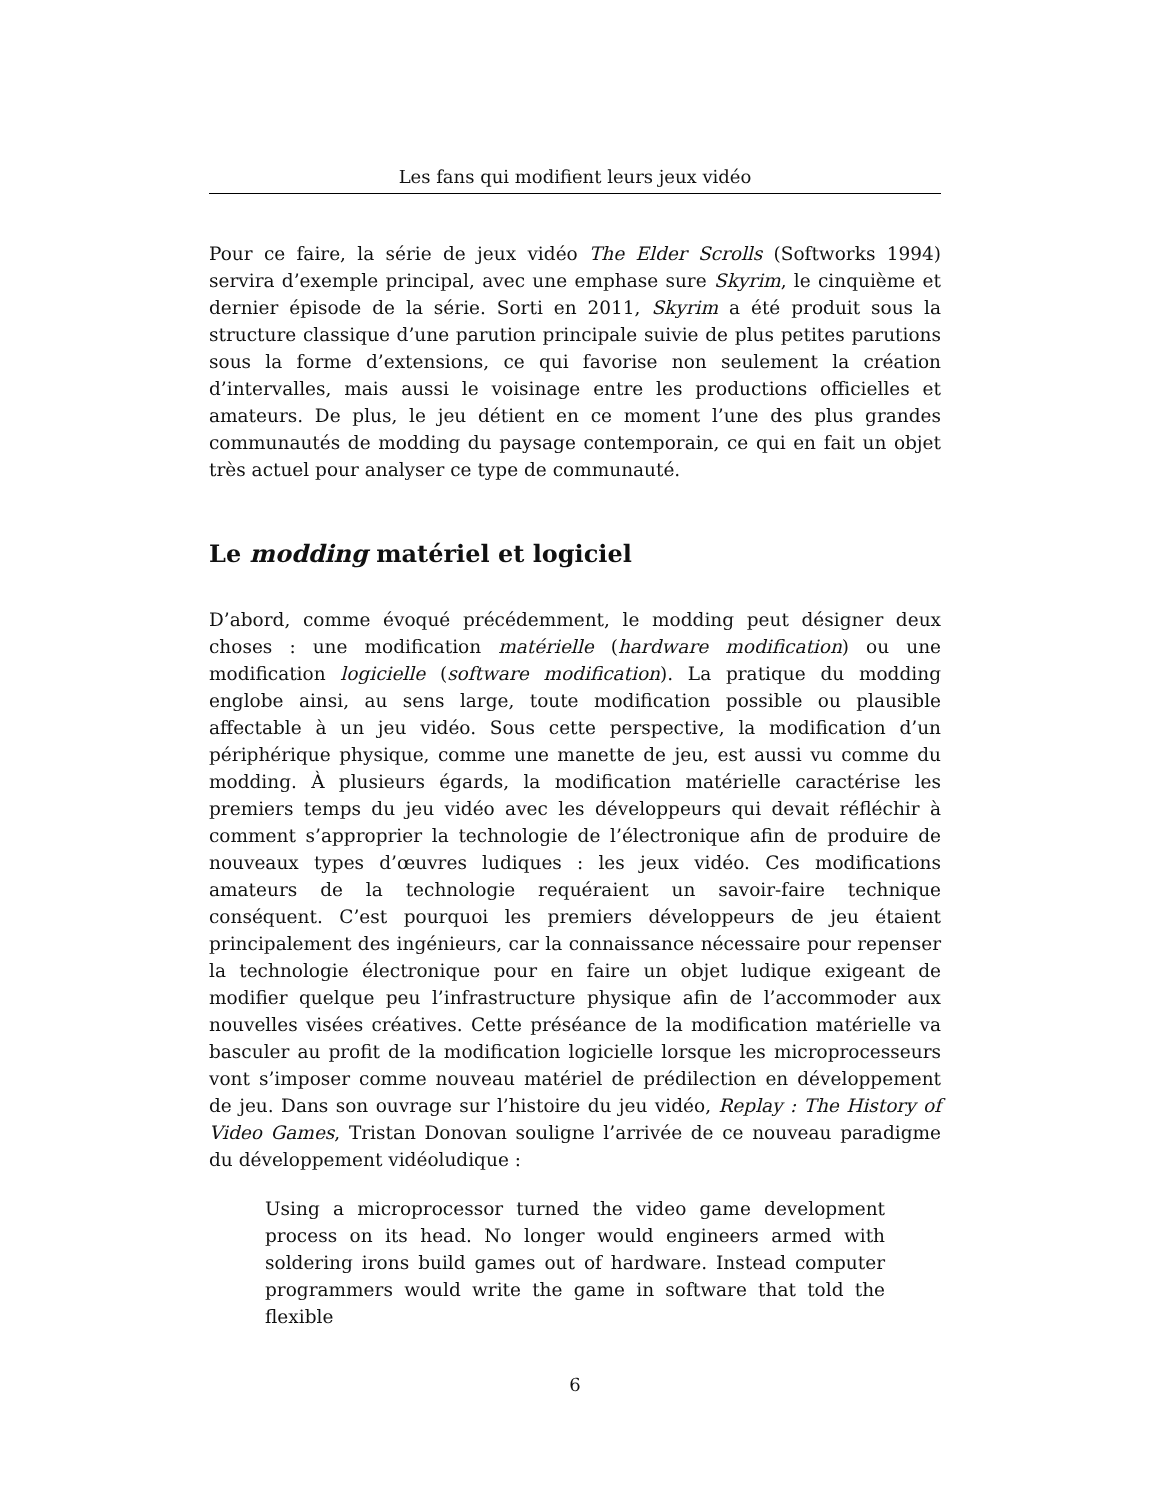Les fans qui modifient leurs jeux vidéo
Pour ce faire, la série de jeux vidéo The Elder Scrolls (Softworks 1994) servira d’exemple principal, avec une emphase sure Skyrim, le cinquième et dernier épisode de la série. Sorti en 2011, Skyrim a été produit sous la structure classique d’une parution principale suivie de plus petites parutions sous la forme d’extensions, ce qui favorise non seulement la création d’intervalles, mais aussi le voisinage entre les productions officielles et amateurs. De plus, le jeu détient en ce moment l’une des plus grandes communautés de modding du paysage contemporain, ce qui en fait un objet très actuel pour analyser ce type de communauté.
Le modding matériel et logiciel
D’abord, comme évoqué précédemment, le modding peut désigner deux choses : une modification matérielle (hardware modification) ou une modification logicielle (software modification). La pratique du modding englobe ainsi, au sens large, toute modification possible ou plausible affectable à un jeu vidéo. Sous cette perspective, la modification d’un périphérique physique, comme une manette de jeu, est aussi vu comme du modding. À plusieurs égards, la modification matérielle caractérise les premiers temps du jeu vidéo avec les développeurs qui devait réfléchir à comment s’approprier la technologie de l’électronique afin de produire de nouveaux types d’œuvres ludiques : les jeux vidéo. Ces modifications amateurs de la technologie requéraient un savoir-faire technique conséquent. C’est pourquoi les premiers développeurs de jeu étaient principalement des ingénieurs, car la connaissance nécessaire pour repenser la technologie électronique pour en faire un objet ludique exigeant de modifier quelque peu l’infrastructure physique afin de l’accommoder aux nouvelles visées créatives. Cette préséance de la modification matérielle va basculer au profit de la modification logicielle lorsque les microprocesseurs vont s’imposer comme nouveau matériel de prédilection en développement de jeu. Dans son ouvrage sur l’histoire du jeu vidéo, Replay : The History of Video Games, Tristan Donovan souligne l’arrivée de ce nouveau paradigme du développement vidéoludique :
Using a microprocessor turned the video game development process on its head. No longer would engineers armed with soldering irons build games out of hardware. Instead computer programmers would write the game in software that told the flexible
6